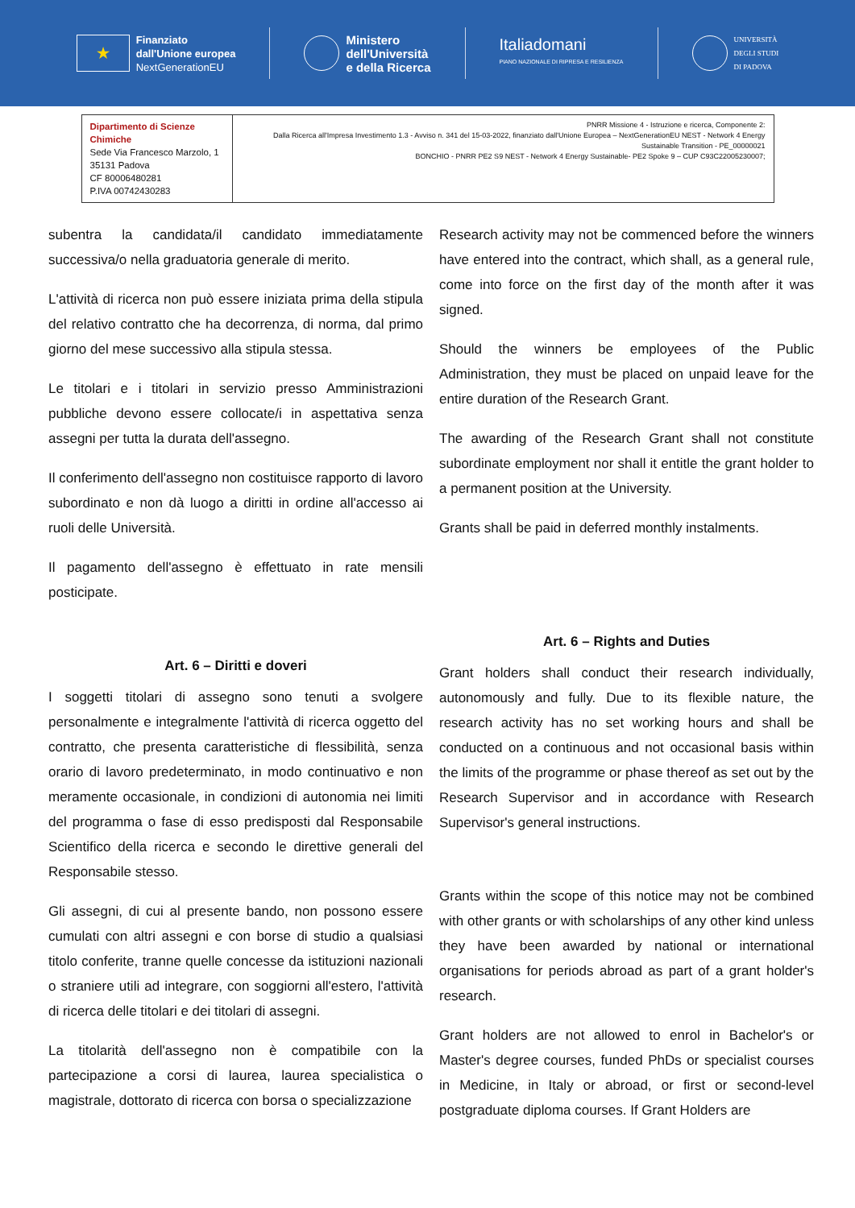★
Finanziato
dall'Unione europea
NextGenerationEU
Ministero
dell'Università
e della Ricerca
Italiadomani
PIANO NAZIONALE DI RIPRESA E RESILIENZA
UNIVERSITÀ
DEGLI STUDI
DI PADOVA
| Dipartimento di Scienze Chimiche Sede Via Francesco Marzolo, 1 35131 Padova CF 80006480281 P.IVA 00742430283 | PNRR Missione 4 - Istruzione e ricerca, Componente 2: Dalla Ricerca all'Impresa Investimento 1.3 - Avviso n. 341 del 15-03-2022, finanziato dall'Unione Europea – NextGenerationEU NEST - Network 4 Energy Sustainable Transition - PE_00000021 BONCHIO - PNRR PE2 S9 NEST - Network 4 Energy Sustainable- PE2 Spoke 9 – CUP C93C22005230007; |
subentra la candidata/il candidato immediatamente successiva/o nella graduatoria generale di merito.
L'attività di ricerca non può essere iniziata prima della stipula del relativo contratto che ha decorrenza, di norma, dal primo giorno del mese successivo alla stipula stessa.
Le titolari e i titolari in servizio presso Amministrazioni pubbliche devono essere collocate/i in aspettativa senza assegni per tutta la durata dell'assegno.
Il conferimento dell'assegno non costituisce rapporto di lavoro subordinato e non dà luogo a diritti in ordine all'accesso ai ruoli delle Università.
Il pagamento dell'assegno è effettuato in rate mensili posticipate.
Art. 6 – Diritti e doveri
I soggetti titolari di assegno sono tenuti a svolgere personalmente e integralmente l'attività di ricerca oggetto del contratto, che presenta caratteristiche di flessibilità, senza orario di lavoro predeterminato, in modo continuativo e non meramente occasionale, in condizioni di autonomia nei limiti del programma o fase di esso predisposti dal Responsabile Scientifico della ricerca e secondo le direttive generali del Responsabile stesso.
Gli assegni, di cui al presente bando, non possono essere cumulati con altri assegni e con borse di studio a qualsiasi titolo conferite, tranne quelle concesse da istituzioni nazionali o straniere utili ad integrare, con soggiorni all'estero, l'attività di ricerca delle titolari e dei titolari di assegni.
La titolarità dell'assegno non è compatibile con la partecipazione a corsi di laurea, laurea specialistica o magistrale, dottorato di ricerca con borsa o specializzazione
Research activity may not be commenced before the winners have entered into the contract, which shall, as a general rule, come into force on the first day of the month after it was signed.
Should the winners be employees of the Public Administration, they must be placed on unpaid leave for the entire duration of the Research Grant.
The awarding of the Research Grant shall not constitute subordinate employment nor shall it entitle the grant holder to a permanent position at the University.
Grants shall be paid in deferred monthly instalments.
Art. 6 – Rights and Duties
Grant holders shall conduct their research individually, autonomously and fully. Due to its flexible nature, the research activity has no set working hours and shall be conducted on a continuous and not occasional basis within the limits of the programme or phase thereof as set out by the Research Supervisor and in accordance with Research Supervisor's general instructions.
Grants within the scope of this notice may not be combined with other grants or with scholarships of any other kind unless they have been awarded by national or international organisations for periods abroad as part of a grant holder's research.
Grant holders are not allowed to enrol in Bachelor's or Master's degree courses, funded PhDs or specialist courses in Medicine, in Italy or abroad, or first or second-level postgraduate diploma courses. If Grant Holders are